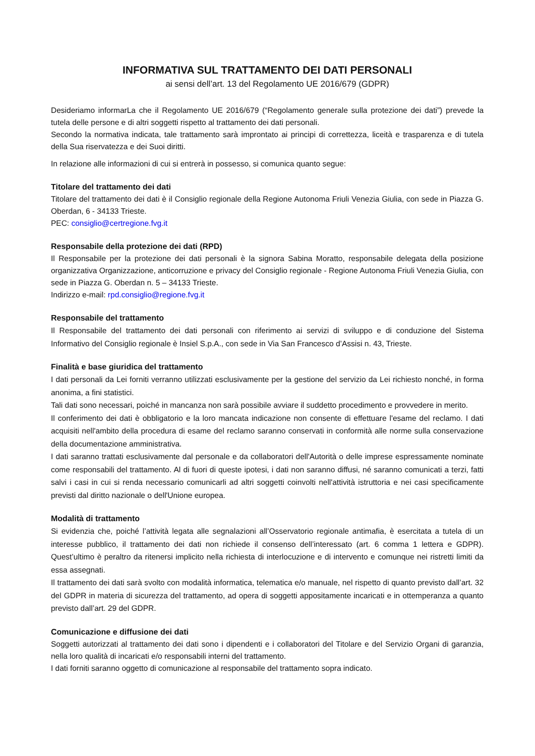INFORMATIVA SUL TRATTAMENTO DEI DATI PERSONALI
ai sensi dell’art. 13 del Regolamento UE 2016/679 (GDPR)
Desideriamo informarLa che il Regolamento UE 2016/679 (“Regolamento generale sulla protezione dei dati”) prevede la tutela delle persone e di altri soggetti rispetto al trattamento dei dati personali.
Secondo la normativa indicata, tale trattamento sarà improntato ai principi di correttezza, liceità e trasparenza e di tutela della Sua riservatezza e dei Suoi diritti.
In relazione alle informazioni di cui si entrerà in possesso, si comunica quanto segue:
Titolare del trattamento dei dati
Titolare del trattamento dei dati è il Consiglio regionale della Regione Autonoma Friuli Venezia Giulia, con sede in Piazza G. Oberdan, 6 - 34133 Trieste.
PEC: consiglio@certregione.fvg.it
Responsabile della protezione dei dati (RPD)
Il Responsabile per la protezione dei dati personali è la signora Sabina Moratto, responsabile delegata della posizione organizzativa Organizzazione, anticorruzione e privacy del Consiglio regionale - Regione Autonoma Friuli Venezia Giulia, con sede in Piazza G. Oberdan n. 5 – 34133 Trieste.
Indirizzo e-mail: rpd.consiglio@regione.fvg.it
Responsabile del trattamento
Il Responsabile del trattamento dei dati personali con riferimento ai servizi di sviluppo e di conduzione del Sistema Informativo del Consiglio regionale è Insiel S.p.A., con sede in Via San Francesco d’Assisi n. 43, Trieste.
Finalità e base giuridica del trattamento
I dati personali da Lei forniti verranno utilizzati esclusivamente per la gestione del servizio da Lei richiesto nonché, in forma anonima, a fini statistici.
Tali dati sono necessari, poiché in mancanza non sarà possibile avviare il suddetto procedimento e provvedere in merito.
Il conferimento dei dati è obbligatorio e la loro mancata indicazione non consente di effettuare l'esame del reclamo. I dati acquisiti nell'ambito della procedura di esame del reclamo saranno conservati in conformità alle norme sulla conservazione della documentazione amministrativa.
I dati saranno trattati esclusivamente dal personale e da collaboratori dell'Autorità o delle imprese espressamente nominate come responsabili del trattamento. Al di fuori di queste ipotesi, i dati non saranno diffusi, né saranno comunicati a terzi, fatti salvi i casi in cui si renda necessario comunicarli ad altri soggetti coinvolti nell'attività istruttoria e nei casi specificamente previsti dal diritto nazionale o dell'Unione europea.
Modalità di trattamento
Si evidenzia che, poiché l’attività legata alle segnalazioni all’Osservatorio regionale antimafia, è esercitata a tutela di un interesse pubblico, il trattamento dei dati non richiede il consenso dell’interessato (art. 6 comma 1 lettera e GDPR). Quest’ultimo è peraltro da ritenersi implicito nella richiesta di interlocuzione e di intervento e comunque nei ristretti limiti da essa assegnati.
Il trattamento dei dati sarà svolto con modalità informatica, telematica e/o manuale, nel rispetto di quanto previsto dall’art. 32 del GDPR in materia di sicurezza del trattamento, ad opera di soggetti appositamente incaricati e in ottemperanza a quanto previsto dall’art. 29 del GDPR.
Comunicazione e diffusione dei dati
Soggetti autorizzati al trattamento dei dati sono i dipendenti e i collaboratori del Titolare e del Servizio Organi di garanzia, nella loro qualità di incaricati e/o responsabili interni del trattamento.
I dati forniti saranno oggetto di comunicazione al responsabile del trattamento sopra indicato.